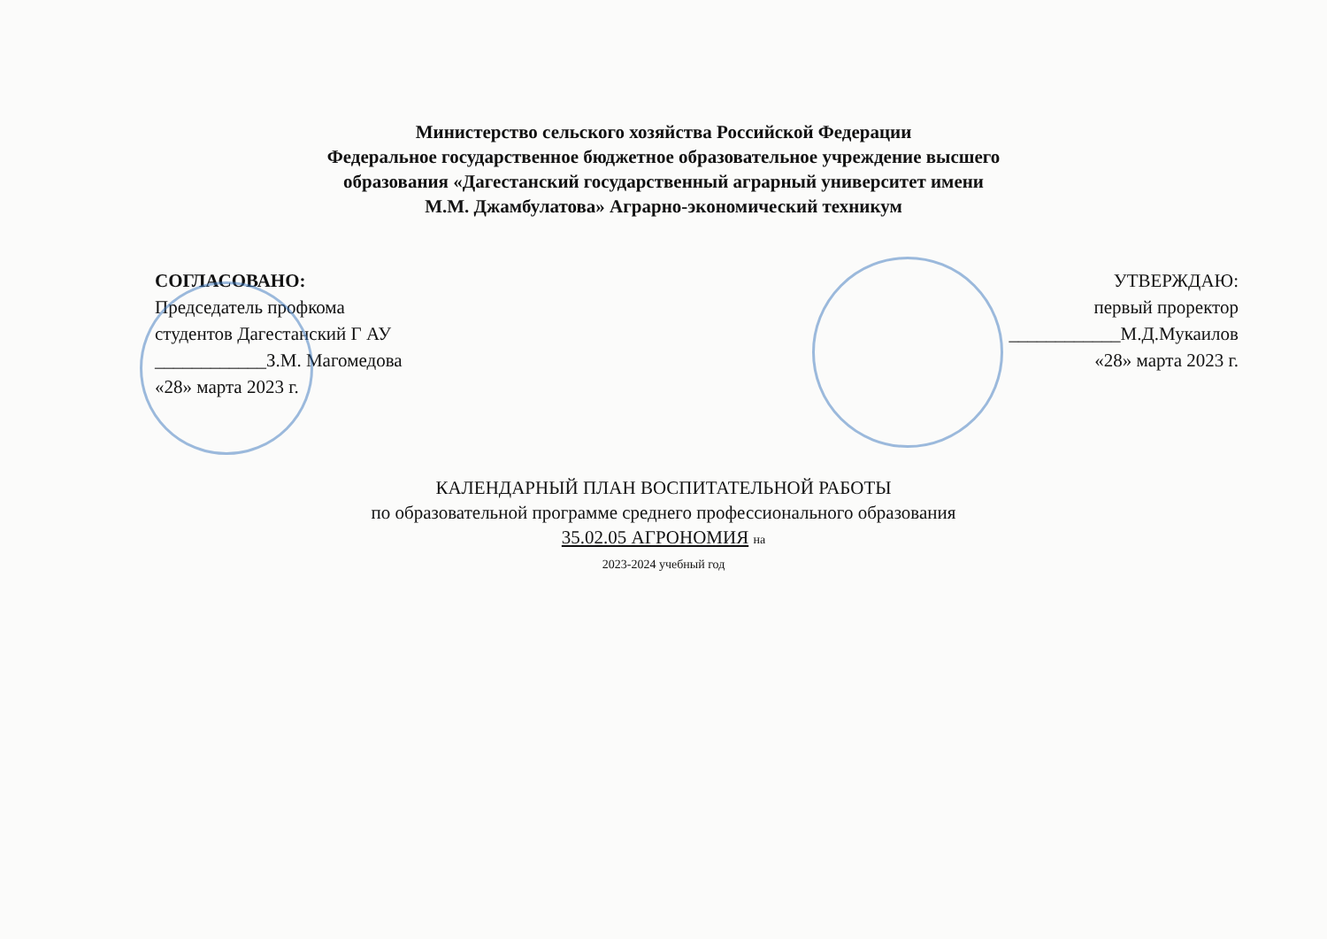Министерство сельского хозяйства Российской Федерации
Федеральное государственное бюджетное образовательное учреждение высшего
образования «Дагестанский государственный аграрный университет имени
М.М. Джамбулатова» Аграрно-экономический техникум
СОГЛАСОВАНО:
Председатель профкома
студентов Дагестанский Г АУ
____________З.М. Магомедова
«28» марта 2023 г.
УТВЕРЖДАЮ:
первый проректор
____________М.Д.Мукаилов
«28» марта 2023 г.
КАЛЕНДАРНЫЙ ПЛАН ВОСПИТАТЕЛЬНОЙ РАБОТЫ
по образовательной программе среднего профессионального образования
35.02.05 АГРОНОМИЯ на
2023-2024 учебный год